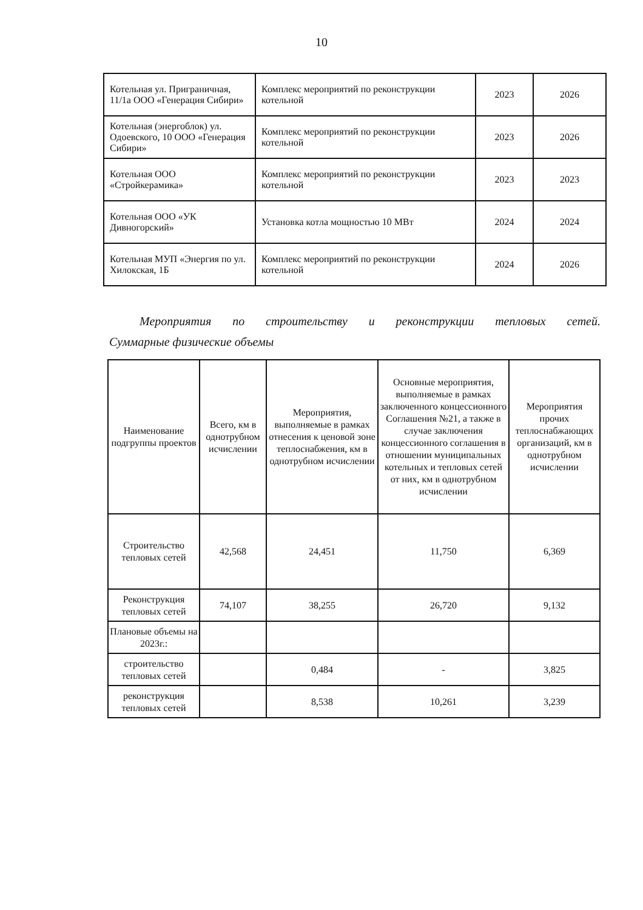10
| Котельная ул. Приграничная, 11/1а ООО «Генерация Сибири» | Комплекс мероприятий по реконструкции котельной | 2023 | 2026 |
| Котельная (энергоблок) ул. Одоевского, 10 ООО «Генерация Сибири» | Комплекс мероприятий по реконструкции котельной | 2023 | 2026 |
| Котельная ООО «Стройкерамика» | Комплекс мероприятий по реконструкции котельной | 2023 | 2023 |
| Котельная ООО «УК Дивногорский» | Установка котла мощностью 10 МВт | 2024 | 2024 |
| Котельная МУП «Энергия по ул. Хилокская, 1Б | Комплекс мероприятий по реконструкции котельной | 2024 | 2026 |
Мероприятия по строительству и реконструкции тепловых сетей.
Суммарные физические объемы
| Наименование подгруппы проектов | Всего, км в однотрубном исчислении | Мероприятия, выполняемые в рамках отнесения к ценовой зоне теплоснабжения, км в однотрубном исчислении | Основные мероприятия, выполняемые в рамках заключенного концессионного Соглашения №21, а также в случае заключения концессионного соглашения в отношении муниципальных котельных и тепловых сетей от них, км в однотрубном исчислении | Мероприятия прочих теплоснабжающих организаций, км в однотрубном исчислении |
| --- | --- | --- | --- | --- |
| Строительство тепловых сетей | 42,568 | 24,451 | 11,750 | 6,369 |
| Реконструкция тепловых сетей | 74,107 | 38,255 | 26,720 | 9,132 |
| Плановые объемы на 2023г.: | | | | |
| строительство тепловых сетей | | 0,484 | - | 3,825 |
| реконструкция тепловых сетей | | 8,538 | 10,261 | 3,239 |